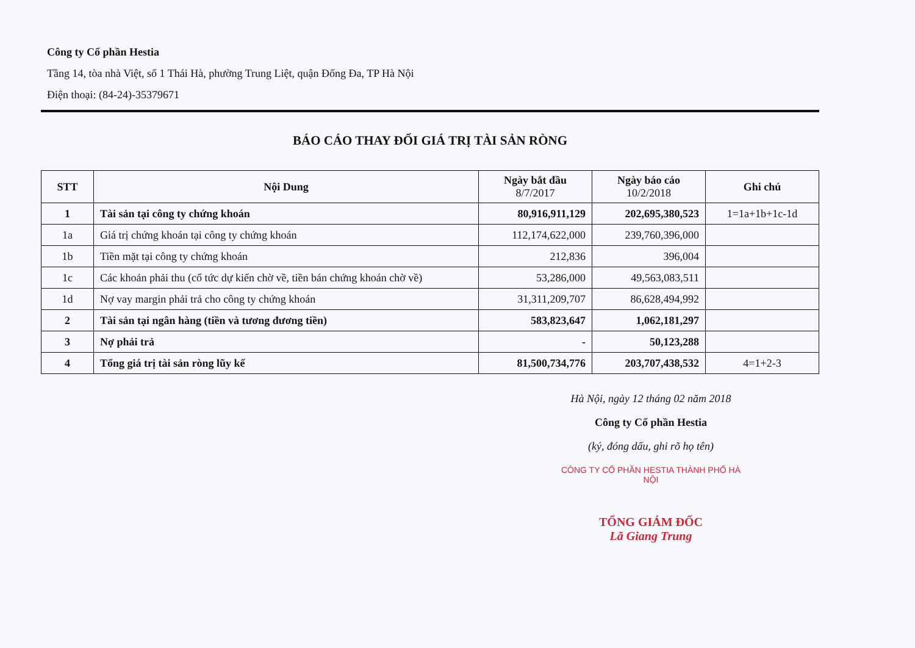Công ty Cổ phần Hestia
Tầng 14, tòa nhà Việt, số 1 Thái Hà, phường Trung Liệt, quận Đống Đa, TP Hà Nội
Điện thoại: (84-24)-35379671
BÁO CÁO THAY ĐỔI GIÁ TRỊ TÀI SẢN RÒNG
| STT | Nội Dung | Ngày bắt đầu 8/7/2017 | Ngày báo cáo 10/2/2018 | Ghi chú |
| --- | --- | --- | --- | --- |
| 1 | Tài sản tại công ty chứng khoán | 80,916,911,129 | 202,695,380,523 | 1=1a+1b+1c-1d |
| 1a | Giá trị chứng khoán tại công ty chứng khoán | 112,174,622,000 | 239,760,396,000 | |
| 1b | Tiền mặt tại công ty chứng khoán | 212,836 | 396,004 | |
| 1c | Các khoản phải thu (cổ tức dự kiến chờ về, tiền bán chứng khoán chờ về) | 53,286,000 | 49,563,083,511 | |
| 1d | Nợ vay margin phải trả cho công ty chứng khoán | 31,311,209,707 | 86,628,494,992 | |
| 2 | Tài sản tại ngân hàng (tiền và tương đương tiền) | 583,823,647 | 1,062,181,297 | |
| 3 | Nợ phải trả | - | 50,123,288 | |
| 4 | Tổng giá trị tài sản ròng lũy kế | 81,500,734,776 | 203,707,438,532 | 4=1+2-3 |
Hà Nội, ngày 12 tháng 02 năm 2018
Công ty Cổ phần Hestia
(ký, đóng dấu, ghi rõ họ tên)
CÔNG TY CỔ PHẦN HESTIA THÀNH PHỐ HÀ NỘI
TỔNG GIÁM ĐỐC
Lã Giang Trung